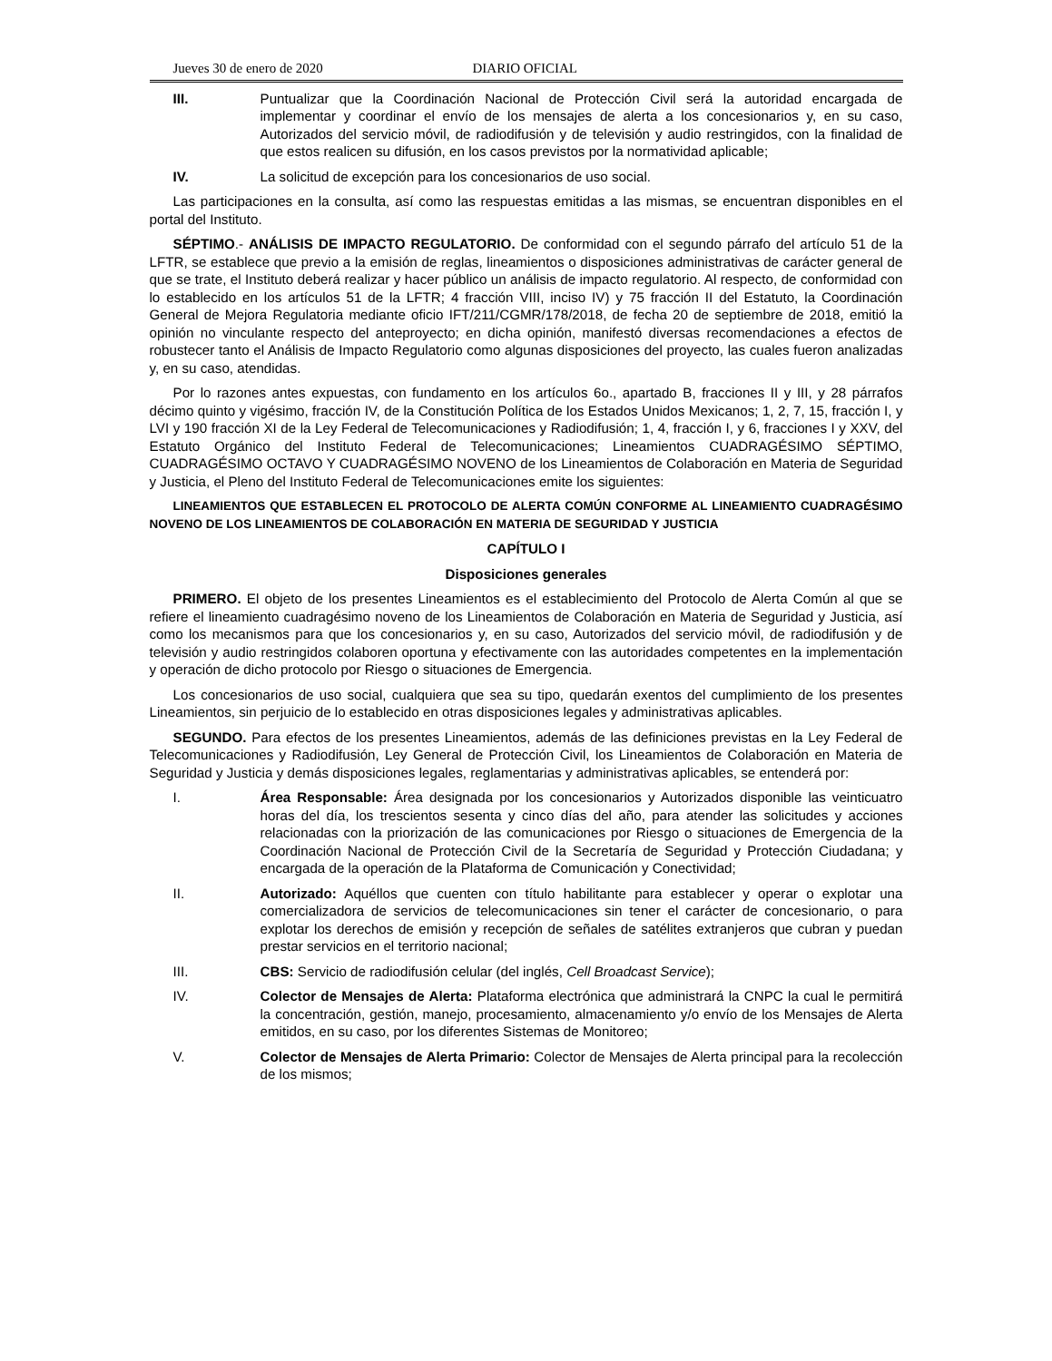Jueves 30 de enero de 2020 DIARIO OFICIAL
III. Puntualizar que la Coordinación Nacional de Protección Civil será la autoridad encargada de implementar y coordinar el envío de los mensajes de alerta a los concesionarios y, en su caso, Autorizados del servicio móvil, de radiodifusión y de televisión y audio restringidos, con la finalidad de que estos realicen su difusión, en los casos previstos por la normatividad aplicable;
IV. La solicitud de excepción para los concesionarios de uso social.
Las participaciones en la consulta, así como las respuestas emitidas a las mismas, se encuentran disponibles en el portal del Instituto.
SÉPTIMO.- ANÁLISIS DE IMPACTO REGULATORIO. De conformidad con el segundo párrafo del artículo 51 de la LFTR, se establece que previo a la emisión de reglas, lineamientos o disposiciones administrativas de carácter general de que se trate, el Instituto deberá realizar y hacer público un análisis de impacto regulatorio. Al respecto, de conformidad con lo establecido en los artículos 51 de la LFTR; 4 fracción VIII, inciso IV) y 75 fracción II del Estatuto, la Coordinación General de Mejora Regulatoria mediante oficio IFT/211/CGMR/178/2018, de fecha 20 de septiembre de 2018, emitió la opinión no vinculante respecto del anteproyecto; en dicha opinión, manifestó diversas recomendaciones a efectos de robustecer tanto el Análisis de Impacto Regulatorio como algunas disposiciones del proyecto, las cuales fueron analizadas y, en su caso, atendidas.
Por lo razones antes expuestas, con fundamento en los artículos 6o., apartado B, fracciones II y III, y 28 párrafos décimo quinto y vigésimo, fracción IV, de la Constitución Política de los Estados Unidos Mexicanos; 1, 2, 7, 15, fracción I, y LVI y 190 fracción XI de la Ley Federal de Telecomunicaciones y Radiodifusión; 1, 4, fracción I, y 6, fracciones I y XXV, del Estatuto Orgánico del Instituto Federal de Telecomunicaciones; Lineamientos CUADRAGÉSIMO SÉPTIMO, CUADRAGÉSIMO OCTAVO Y CUADRAGÉSIMO NOVENO de los Lineamientos de Colaboración en Materia de Seguridad y Justicia, el Pleno del Instituto Federal de Telecomunicaciones emite los siguientes:
LINEAMIENTOS QUE ESTABLECEN EL PROTOCOLO DE ALERTA COMÚN CONFORME AL LINEAMIENTO CUADRAGÉSIMO NOVENO DE LOS LINEAMIENTOS DE COLABORACIÓN EN MATERIA DE SEGURIDAD Y JUSTICIA
CAPÍTULO I
Disposiciones generales
PRIMERO. El objeto de los presentes Lineamientos es el establecimiento del Protocolo de Alerta Común al que se refiere el lineamiento cuadragésimo noveno de los Lineamientos de Colaboración en Materia de Seguridad y Justicia, así como los mecanismos para que los concesionarios y, en su caso, Autorizados del servicio móvil, de radiodifusión y de televisión y audio restringidos colaboren oportuna y efectivamente con las autoridades competentes en la implementación y operación de dicho protocolo por Riesgo o situaciones de Emergencia.
Los concesionarios de uso social, cualquiera que sea su tipo, quedarán exentos del cumplimiento de los presentes Lineamientos, sin perjuicio de lo establecido en otras disposiciones legales y administrativas aplicables.
SEGUNDO. Para efectos de los presentes Lineamientos, además de las definiciones previstas en la Ley Federal de Telecomunicaciones y Radiodifusión, Ley General de Protección Civil, los Lineamientos de Colaboración en Materia de Seguridad y Justicia y demás disposiciones legales, reglamentarias y administrativas aplicables, se entenderá por:
I. Área Responsable: Área designada por los concesionarios y Autorizados disponible las veinticuatro horas del día, los trescientos sesenta y cinco días del año, para atender las solicitudes y acciones relacionadas con la priorización de las comunicaciones por Riesgo o situaciones de Emergencia de la Coordinación Nacional de Protección Civil de la Secretaría de Seguridad y Protección Ciudadana; y encargada de la operación de la Plataforma de Comunicación y Conectividad;
II. Autorizado: Aquéllos que cuenten con título habilitante para establecer y operar o explotar una comercializadora de servicios de telecomunicaciones sin tener el carácter de concesionario, o para explotar los derechos de emisión y recepción de señales de satélites extranjeros que cubran y puedan prestar servicios en el territorio nacional;
III. CBS: Servicio de radiodifusión celular (del inglés, Cell Broadcast Service);
IV. Colector de Mensajes de Alerta: Plataforma electrónica que administrará la CNPC la cual le permitirá la concentración, gestión, manejo, procesamiento, almacenamiento y/o envío de los Mensajes de Alerta emitidos, en su caso, por los diferentes Sistemas de Monitoreo;
V. Colector de Mensajes de Alerta Primario: Colector de Mensajes de Alerta principal para la recolección de los mismos;